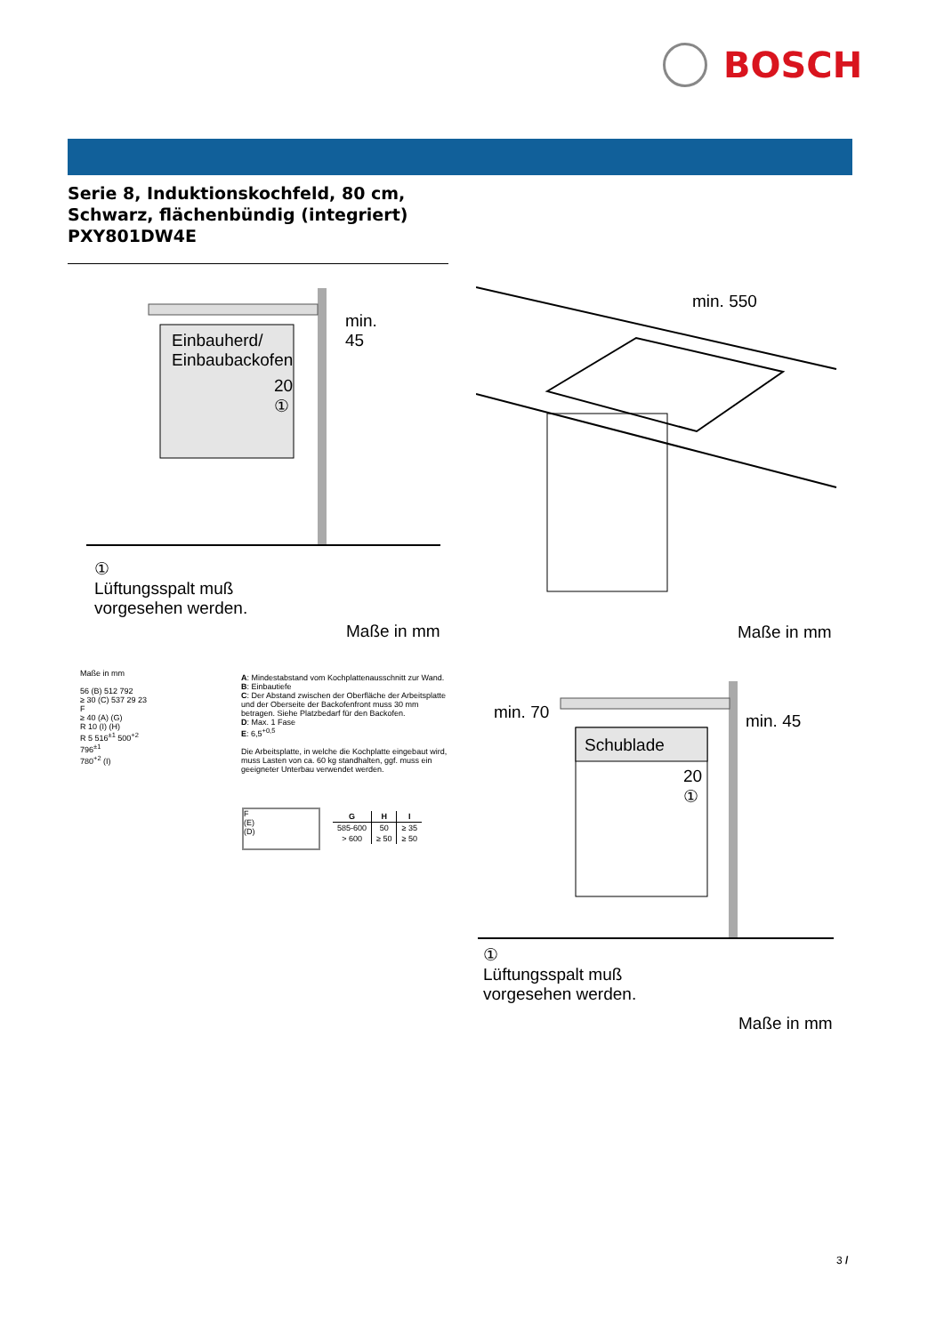BOSCH
Serie 8, Induktionskochfeld, 80 cm,
Schwarz, flächenbündig (integriert)
PXY801DW4E
Einbauherd/
Einbaubackofen
min.
45
20
①
①
Lüftungsspalt muß
vorgesehen werden.
Maße in mm
min. 550
Maße in mm
Maße in mm
56 (B) 512 792
≥ 30 (C) 537 29 23
F
≥ 40 (A) (G)
R 10 (I) (H)
R 5 516<sup>±1</sup> 500<sup>+2</sup>
796<sup>±1</sup>
780<sup>+2</sup> (I)
A: Mindestabstand vom Kochplattenausschnitt zur Wand.
B: Einbautiefe
C: Der Abstand zwischen der Oberfläche der Arbeitsplatte und der Oberseite der Backofenfront muss 30 mm betragen. Siehe Platzbedarf für den Backofen.
D: Max. 1 Fase
E: 6,5<sup>+0,5</sup>
Die Arbeitsplatte, in welche die Kochplatte eingebaut wird, muss Lasten von ca. 60 kg standhalten, ggf. muss ein geeigneter Unterbau verwendet werden.
F
(E)
(D)
| G | H | I |
| --- | --- | --- |
| 585-600 | 50 | ≥ 35 |
| > 600 | ≥ 50 | ≥ 50 |
min. 70
Schublade
min. 45
20
①
①
Lüftungsspalt muß
vorgesehen werden.
Maße in mm
3 /